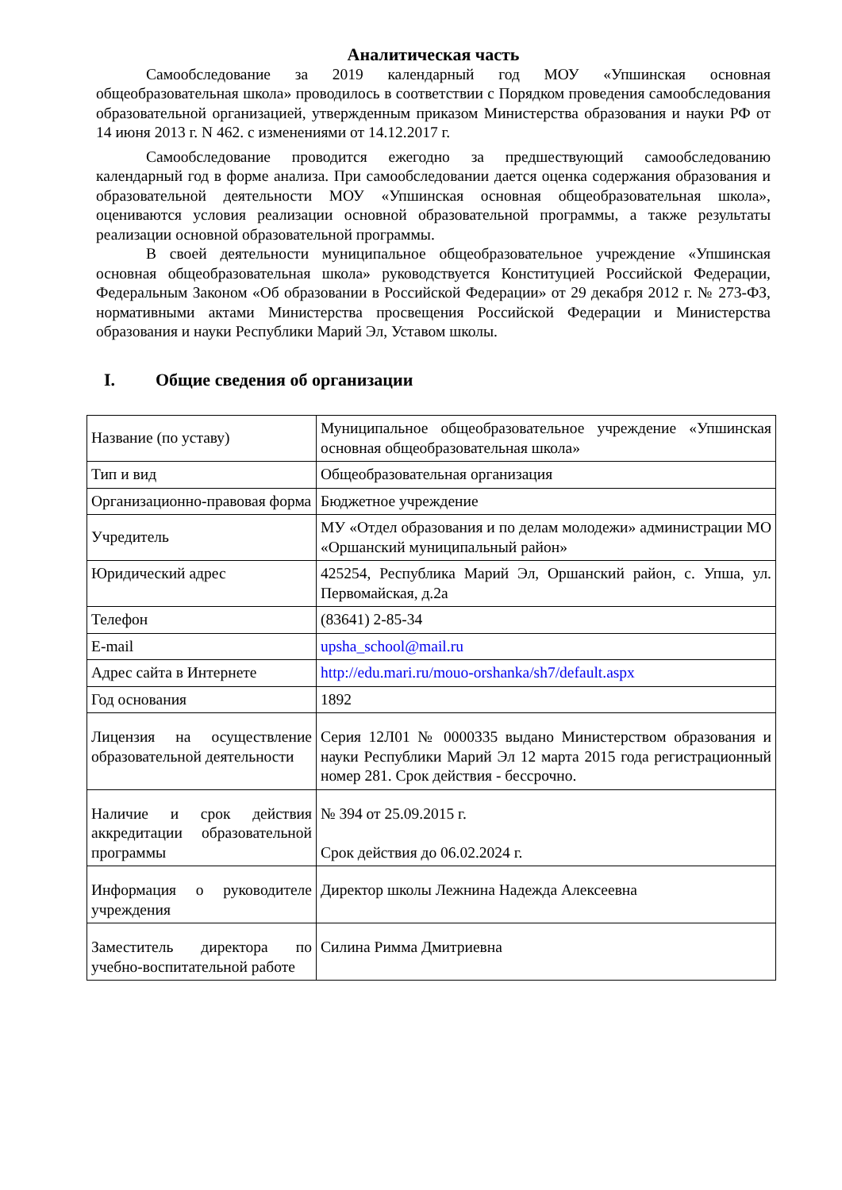Аналитическая часть
Самообследование за 2019 календарный год МОУ «Упшинская основная общеобразовательная школа» проводилось в соответствии с Порядком проведения самообследования образовательной организацией, утвержденным приказом Министерства образования и науки РФ от 14 июня 2013 г. N 462. с изменениями от 14.12.2017 г.
Самообследование проводится ежегодно за предшествующий самообследованию календарный год в форме анализа. При самообследовании дается оценка содержания образования и образовательной деятельности МОУ «Упшинская основная общеобразовательная школа», оцениваются условия реализации основной образовательной программы, а также результаты реализации основной образовательной программы.
В своей деятельности муниципальное общеобразовательное учреждение «Упшинская основная общеобразовательная школа» руководствуется Конституцией Российской Федерации, Федеральным Законом «Об образовании в Российской Федерации» от 29 декабря 2012 г. № 273-ФЗ, нормативными актами Министерства просвещения Российской Федерации и Министерства образования и науки Республики Марий Эл, Уставом школы.
I. Общие сведения об организации
| Название (по уставу) | Муниципальное общеобразовательное учреждение «Упшинская основная общеобразовательная школа» |
| Тип и вид | Общеобразовательная организация |
| Организационно-правовая форма | Бюджетное учреждение |
| Учредитель | МУ «Отдел образования и по делам молодежи» администрации МО «Оршанский муниципальный район» |
| Юридический адрес | 425254, Республика Марий Эл, Оршанский район, с. Упша, ул. Первомайская, д.2а |
| Телефон | (83641) 2-85-34 |
| E-mail | upsha_school@mail.ru |
| Адрес сайта в Интернете | http://edu.mari.ru/mouo-orshanka/sh7/default.aspx |
| Год основания | 1892 |
| Лицензия на осуществление образовательной деятельности | Серия 12Л01 № 0000335 выдано Министерством образования и науки Республики Марий Эл 12 марта 2015 года регистрационный номер 281. Срок действия - бессрочно. |
| Наличие и срок действия аккредитации образовательной программы | № 394 от 25.09.2015 г. Срок действия до 06.02.2024 г. |
| Информация о руководителе учреждения | Директор школы Лежнина Надежда Алексеевна |
| Заместитель директора по учебно-воспитательной работе | Силина Римма Дмитриевна |